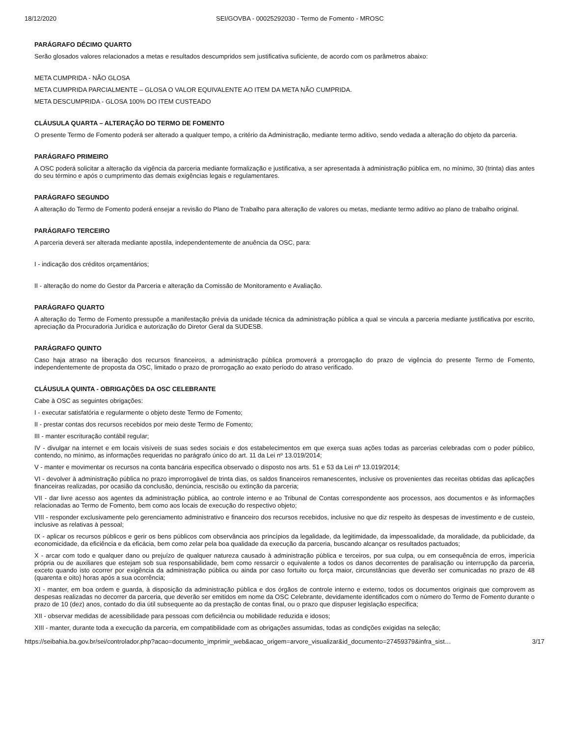18/12/2020 SEI/GOVBA - 00025292030 - Termo de Fomento - MROSC
PARÁGRAFO DÉCIMO QUARTO
Serão glosados valores relacionados a metas e resultados descumpridos sem justificativa suficiente, de acordo com os parâmetros abaixo:
META CUMPRIDA - NÃO GLOSA
META CUMPRIDA PARCIALMENTE – GLOSA O VALOR EQUIVALENTE AO ITEM DA META NÃO CUMPRIDA.
META DESCUMPRIDA - GLOSA 100% DO ITEM CUSTEADO
CLÁUSULA QUARTA – ALTERAÇÃO DO TERMO DE FOMENTO
O presente Termo de Fomento poderá ser alterado a qualquer tempo, a critério da Administração, mediante termo aditivo, sendo vedada a alteração do objeto da parceria.
PARÁGRAFO PRIMEIRO
A OSC poderá solicitar a alteração da vigência da parceria mediante formalização e justificativa, a ser apresentada à administração pública em, no mínimo, 30 (trinta) dias antes do seu término e após o cumprimento das demais exigências legais e regulamentares.
PARÁGRAFO SEGUNDO
A alteração do Termo de Fomento poderá ensejar a revisão do Plano de Trabalho para alteração de valores ou metas, mediante termo aditivo ao plano de trabalho original.
PARÁGRAFO TERCEIRO
A parceria deverá ser alterada mediante apostila, independentemente de anuência da OSC, para:
I - indicação dos créditos orçamentários;
II - alteração do nome do Gestor da Parceria e alteração da Comissão de Monitoramento e Avaliação.
PARÁGRAFO QUARTO
A alteração do Termo de Fomento pressupõe a manifestação prévia da unidade técnica da administração pública a qual se vincula a parceria mediante justificativa por escrito, apreciação da Procuradoria Jurídica e autorização do Diretor Geral da SUDESB.
PARÁGRAFO QUINTO
Caso haja atraso na liberação dos recursos financeiros, a administração pública promoverá a prorrogação do prazo de vigência do presente Termo de Fomento, independentemente de proposta da OSC, limitado o prazo de prorrogação ao exato período do atraso verificado.
CLÁUSULA QUINTA - OBRIGAÇÕES DA OSC CELEBRANTE
Cabe à OSC as seguintes obrigações:
I - executar satisfatória e regularmente o objeto deste Termo de Fomento;
II - prestar contas dos recursos recebidos por meio deste Termo de Fomento;
III - manter escrituração contábil regular;
IV - divulgar na internet e em locais visíveis de suas sedes sociais e dos estabelecimentos em que exerça suas ações todas as parcerias celebradas com o poder público, contendo, no mínimo, as informações requeridas no parágrafo único do art. 11 da Lei nº 13.019/2014;
V - manter e movimentar os recursos na conta bancária especifica observado o disposto nos arts. 51 e 53 da Lei nº 13.019/2014;
VI - devolver à administração pública no prazo improrrogável de trinta dias, os saldos financeiros remanescentes, inclusive os provenientes das receitas obtidas das aplicações financeiras realizadas, por ocasião da conclusão, denúncia, rescisão ou extinção da parceria;
VII - dar livre acesso aos agentes da administração pública, ao controle interno e ao Tribunal de Contas correspondente aos processos, aos documentos e às informações relacionadas ao Termo de Fomento, bem como aos locais de execução do respectivo objeto;
VIII - responder exclusivamente pelo gerenciamento administrativo e financeiro dos recursos recebidos, inclusive no que diz respeito às despesas de investimento e de custeio, inclusive as relativas à pessoal;
IX - aplicar os recursos públicos e gerir os bens públicos com observância aos princípios da legalidade, da legitimidade, da impessoalidade, da moralidade, da publicidade, da economicidade, da eficiência e da eficácia, bem como zelar pela boa qualidade da execução da parceria, buscando alcançar os resultados pactuados;
X - arcar com todo e qualquer dano ou prejuízo de qualquer natureza causado à administração pública e terceiros, por sua culpa, ou em consequência de erros, imperícia própria ou de auxiliares que estejam sob sua responsabilidade, bem como ressarcir o equivalente a todos os danos decorrentes de paralisação ou interrupção da parceria, exceto quando isto ocorrer por exigência da administração pública ou ainda por caso fortuito ou força maior, circunstâncias que deverão ser comunicadas no prazo de 48 (quarenta e oito) horas após a sua ocorrência;
XI - manter, em boa ordem e guarda, à disposição da administração pública e dos órgãos de controle interno e externo, todos os documentos originais que comprovem as despesas realizadas no decorrer da parceria, que deverão ser emitidos em nome da OSC Celebrante, devidamente identificados com o número do Termo de Fomento durante o prazo de 10 (dez) anos, contado do dia útil subsequente ao da prestação de contas final, ou o prazo que dispuser legislação especifica;
XII - observar medidas de acessibilidade para pessoas com deficiência ou mobilidade reduzida e idosos;
XIII - manter, durante toda a execução da parceria, em compatibilidade com as obrigações assumidas, todas as condições exigidas na seleção;
https://seibahia.ba.gov.br/sei/controlador.php?acao=documento_imprimir_web&acao_origem=arvore_visualizar&id_documento=27459379&infra_sist… 3/17